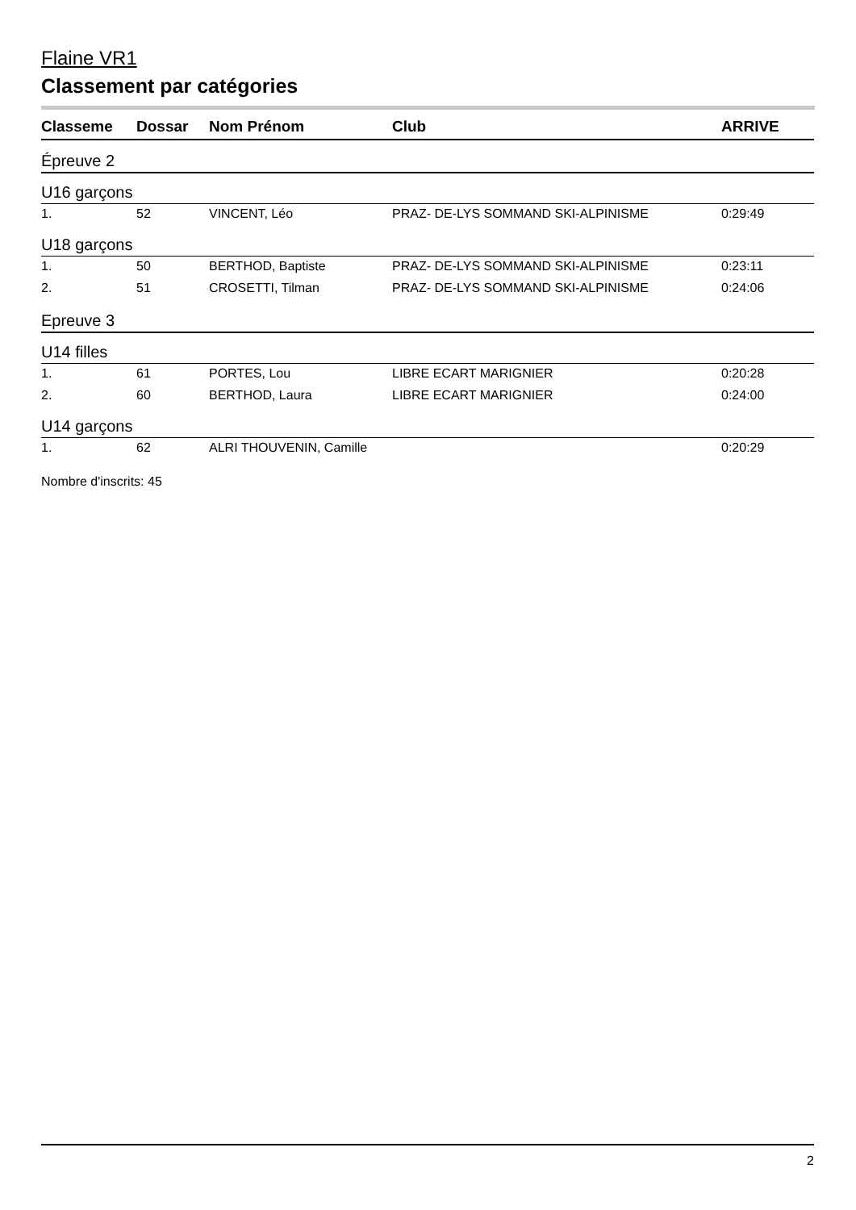Flaine VR1
Classement par catégories
| Classeme | Dossar | Nom Prénom | Club | ARRIVE |
| --- | --- | --- | --- | --- |
| Épreuve 2 | | | | |
| U16 garçons | | | | |
| 1. | 52 | VINCENT, Léo | PRAZ- DE-LYS SOMMAND SKI-ALPINISME | 0:29:49 |
| U18 garçons | | | | |
| 1. | 50 | BERTHOD, Baptiste | PRAZ- DE-LYS SOMMAND SKI-ALPINISME | 0:23:11 |
| 2. | 51 | CROSETTI, Tilman | PRAZ- DE-LYS SOMMAND SKI-ALPINISME | 0:24:06 |
| Epreuve 3 | | | | |
| U14 filles | | | | |
| 1. | 61 | PORTES, Lou | LIBRE ECART MARIGNIER | 0:20:28 |
| 2. | 60 | BERTHOD, Laura | LIBRE ECART MARIGNIER | 0:24:00 |
| U14 garçons | | | | |
| 1. | 62 | ALRI THOUVENIN, Camille | | 0:20:29 |
Nombre d'inscrits: 45
2